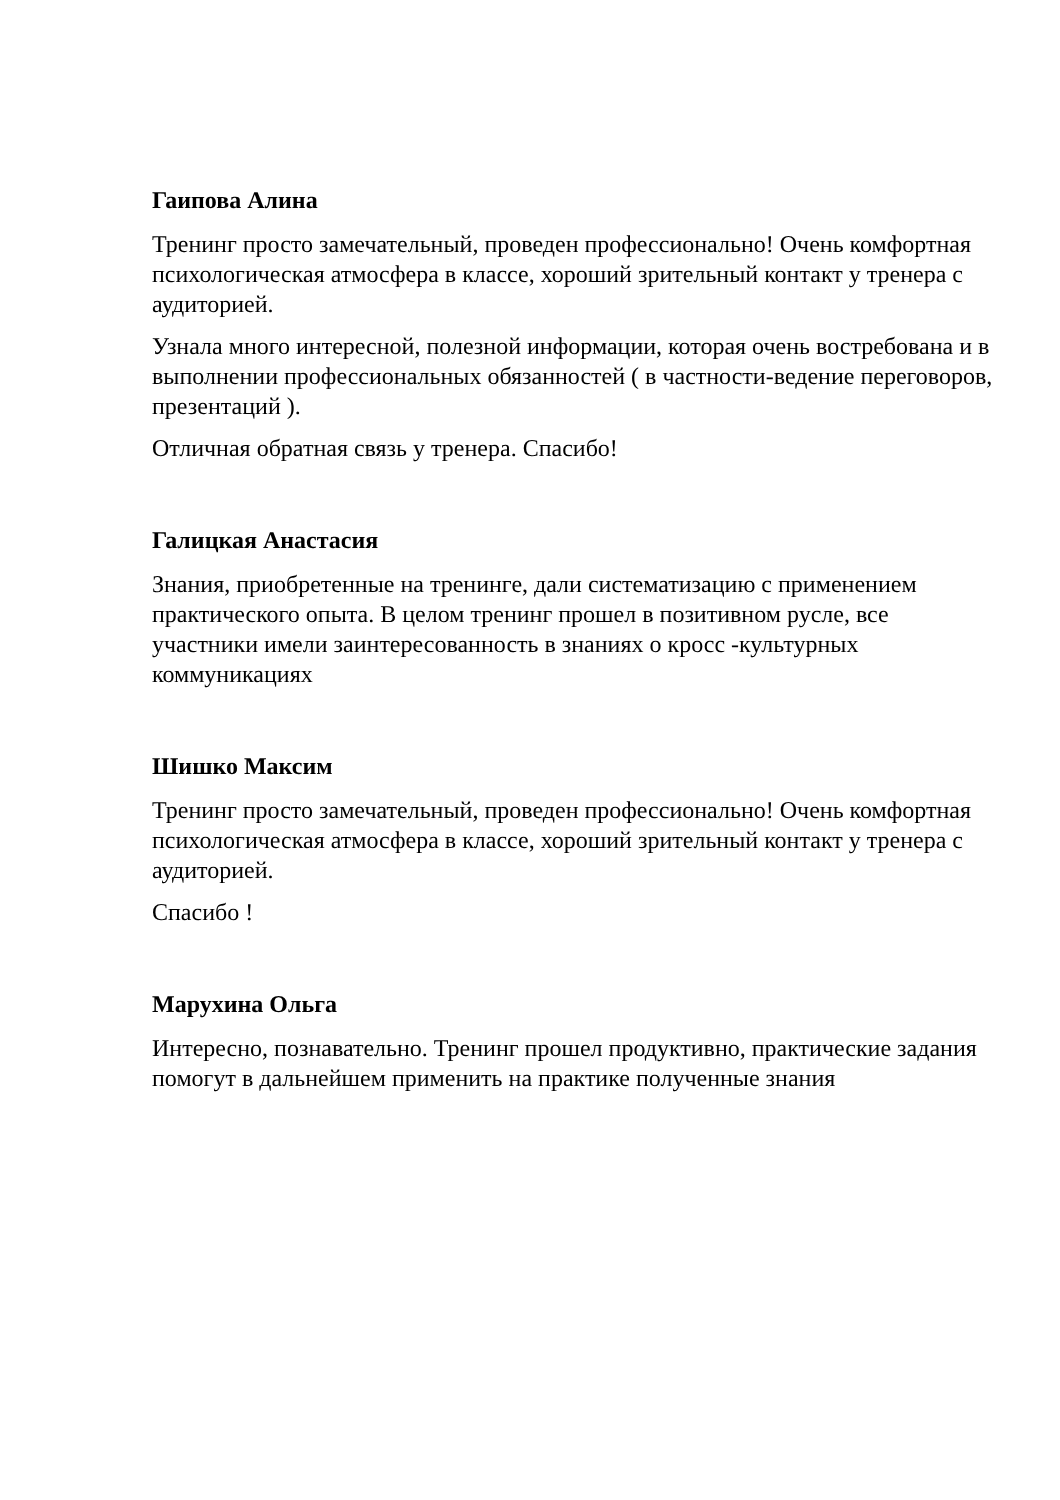Гаипова Алина
Тренинг просто замечательный, проведен профессионально! Очень комфортная психологическая атмосфера в классе, хороший зрительный контакт у тренера с аудиторией.
Узнала много интересной, полезной информации, которая очень востребована и в выполнении профессиональных обязанностей ( в частности-ведение переговоров, презентаций ).
Отличная обратная связь у тренера. Спасибо!
Галицкая Анастасия
Знания, приобретенные на тренинге, дали систематизацию с применением практического опыта. В целом тренинг прошел в позитивном русле, все участники имели заинтересованность в знаниях о кросс -культурных коммуникациях
Шишко Максим
Тренинг просто замечательный, проведен профессионально! Очень комфортная психологическая атмосфера в классе, хороший зрительный контакт у тренера с аудиторией.
Спасибо !
Марухина Ольга
Интересно, познавательно. Тренинг прошел продуктивно, практические задания помогут в дальнейшем применить на практике полученные знания